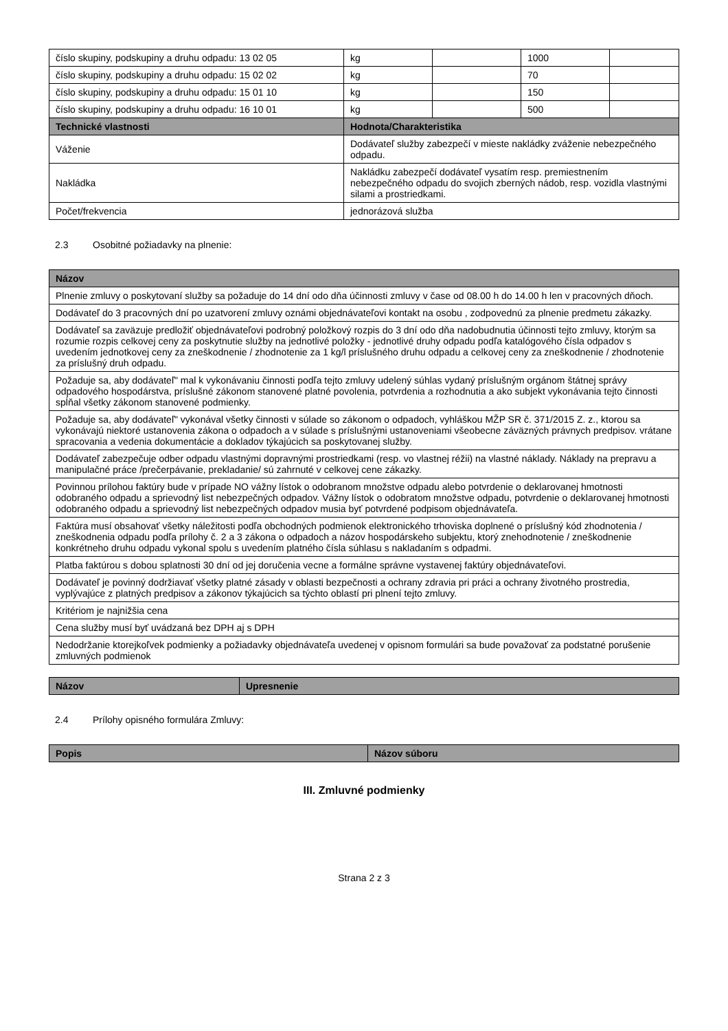| číslo skupiny, podskupiny a druhu odpadu: 13 02 05 | kg | | 1000 | |
| číslo skupiny, podskupiny a druhu odpadu: 15 02 02 | kg | | 70 | |
| číslo skupiny, podskupiny a druhu odpadu: 15 01 10 | kg | | 150 | |
| číslo skupiny, podskupiny a druhu odpadu: 16 10 01 | kg | | 500 | |
| Technické vlastnosti | Hodnota/Charakteristika | | | |
| Váženie | Dodávateľ služby zabezpečí v mieste nakládky zváženie nebezpečného odpadu. | | | |
| Nakládka | Nakládku zabezpečí dodávateľ vysatím resp. premiestnením nebezpečného odpadu do svojich zberných nádob, resp. vozidla vlastnými silami a prostriedkami. | | | |
| Počet/frekvencia | jednorázová služba | | | |
2.3 Osobitné požiadavky na plnenie:
| Názov |
| --- |
| Plnenie zmluvy o poskytovaní služby sa požaduje do 14 dní odo dňa účinnosti zmluvy v čase od 08.00 h do 14.00 h len v pracovných dňoch. |
| Dodávateľ do 3 pracovných dní po uzatvorení zmluvy oznámi objednávateľovi kontakt na osobu , zodpovednú za plnenie predmetu zákazky. |
| Dodávateľ sa zaväzuje predložiť objednávateľovi podrobný položkový rozpis do 3 dní odo dňa nadobudnutia účinnosti tejto zmluvy, ktorým sa rozumie rozpis celkovej ceny za poskytnutie služby na jednotlivé položky - jednotlivé druhy odpadu podľa katalógového čísla odpadov s uvedením jednotkovej ceny za zneškodnenie / zhodnotenie za 1 kg/l príslušného druhu odpadu a celkovej ceny za zneškodnenie / zhodnotenie za príslušný druh odpadu. |
| Požaduje sa, aby dodávateľ" mal k vykonávaniu činnosti podľa tejto zmluvy udelený súhlas vydaný príslušným orgánom štátnej správy odpadového hospodárstva, príslušné zákonom stanovené platné povolenia, potvrdenia a rozhodnutia a ako subjekt vykonávania tejto činnosti spĺňal všetky zákonom stanovené podmienky. |
| Požaduje sa, aby dodávateľ" vykonával všetky činnosti v súlade so zákonom o odpadoch, vyhláškou MŽP SR č. 371/2015 Z. z., ktorou sa vykonávajú niektoré ustanovenia zákona o odpadoch a v súlade s príslušnými ustanoveniami všeobecne záväzných právnych predpisov. vrátane spracovania a vedenia dokumentácie a dokladov týkajúcich sa poskytovanej služby. |
| Dodávateľ zabezpečuje odber odpadu vlastnými dopravnými prostriedkami (resp. vo vlastnej réžii) na vlastné náklady. Náklady na prepravu a manipulačné práce /prečerpávanie, prekladanie/ sú zahrnuté v celkovej cene zákazky. |
| Povinnou prílohou faktúry bude v prípade NO vážny lístok o odobranom množstve odpadu alebo potvrdenie o deklarovanej hmotnosti odobraného odpadu a sprievodný list nebezpečných odpadov. Vážny lístok o odobratom množstve odpadu, potvrdenie o deklarovanej hmotnosti odobraného odpadu a sprievodný list nebezpečných odpadov musia byť potvrdené podpisom objednávateľa. |
| Faktúra musí obsahovať všetky náležitosti podľa obchodných podmienok elektronického trhoviska doplnené o príslušný kód zhodnotenia / zneškodnenia odpadu podľa prílohy č. 2 a 3 zákona o odpadoch a názov hospodárskeho subjektu, ktorý znehodnotenie / zneškodnenie konkrétneho druhu odpadu vykonal spolu s uvedením platného čísla súhlasu s nakladaním s odpadmi. |
| Platba faktúrou s dobou splatnosti 30 dní od jej doručenia vecne a formálne správne vystavenej faktúry objednávateľovi. |
| Dodávateľ je povinný dodržiavať všetky platné zásady v oblasti bezpečnosti a ochrany zdravia pri práci a ochrany životného prostredia, vyplývajúce z platných predpisov a zákonov týkajúcich sa týchto oblastí pri plnení tejto zmluvy. |
| Kritériom je najnižšia cena |
| Cena služby musí byť uvádzaná bez DPH aj s DPH |
| Nedodržanie ktorejkoľvek podmienky a požiadavky objednávateľa uvedenej v opisnom formulári sa bude považovať za podstatné porušenie zmluvných podmienok |
| Názov | Upresnenie |
| --- | --- |
2.4 Prílohy opisného formulára Zmluvy:
| Popis | Názov súboru |
| --- | --- |
III. Zmluvné podmienky
Strana 2 z 3